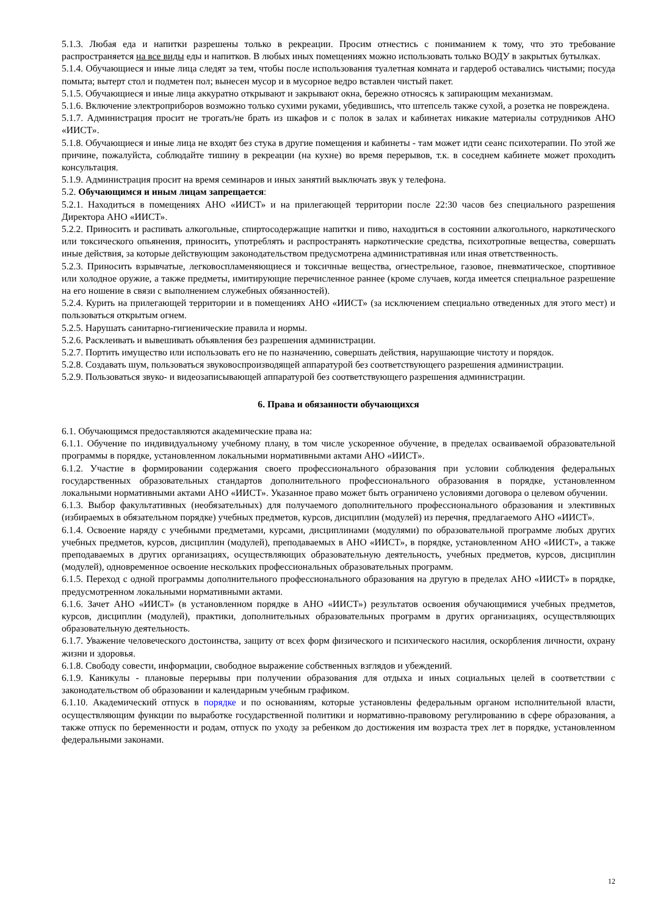5.1.3. Любая еда и напитки разрешены только в рекреации. Просим отнестись с пониманием к тому, что это требование распространяется на все виды еды и напитков. В любых иных помещениях можно использовать только ВОДУ в закрытых бутылках.
5.1.4. Обучающиеся и иные лица следят за тем, чтобы после использования туалетная комната и гардероб оставались чистыми; посуда помыта; вытерт стол и подметен пол; вынесен мусор и в мусорное ведро вставлен чистый пакет.
5.1.5. Обучающиеся и иные лица аккуратно открывают и закрывают окна, бережно относясь к запирающим механизмам.
5.1.6. Включение электроприборов возможно только сухими руками, убедившись, что штепсель также сухой, а розетка не повреждена.
5.1.7. Администрация просит не трогать/не брать из шкафов и с полок в залах и кабинетах никакие материалы сотрудников АНО «ИИСТ».
5.1.8. Обучающиеся и иные лица не входят без стука в другие помещения и кабинеты - там может идти сеанс психотерапии. По этой же причине, пожалуйста, соблюдайте тишину в рекреации (на кухне) во время перерывов, т.к. в соседнем кабинете может проходить консультация.
5.1.9. Администрация просит на время семинаров и иных занятий выключать звук у телефона.
5.2. Обучающимся и иным лицам запрещается:
5.2.1. Находиться в помещениях АНО «ИИСТ» и на прилегающей территории после 22:30 часов без специального разрешения Директора АНО «ИИСТ».
5.2.2. Приносить и распивать алкогольные, спиртосодержащие напитки и пиво, находиться в состоянии алкогольного, наркотического или токсического опьянения, приносить, употреблять и распространять наркотические средства, психотропные вещества, совершать иные действия, за которые действующим законодательством предусмотрена административная или иная ответственность.
5.2.3. Приносить взрывчатые, легковоспламеняющиеся и токсичные вещества, огнестрельное, газовое, пневматическое, спортивное или холодное оружие, а также предметы, имитирующие перечисленное раннее (кроме случаев, когда имеется специальное разрешение на его ношение в связи с выполнением служебных обязанностей).
5.2.4. Курить на прилегающей территории и в помещениях АНО «ИИСТ» (за исключением специально отведенных для этого мест) и пользоваться открытым огнем.
5.2.5. Нарушать санитарно-гигиенические правила и нормы.
5.2.6. Расклеивать и вывешивать объявления без разрешения администрации.
5.2.7. Портить имущество или использовать его не по назначению, совершать действия, нарушающие чистоту и порядок.
5.2.8. Создавать шум, пользоваться звуковоспроизводящей аппаратурой без соответствующего разрешения администрации.
5.2.9. Пользоваться звуко- и видеозаписывающей аппаратурой без соответствующего разрешения администрации.
6. Права и обязанности обучающихся
6.1. Обучающимся предоставляются академические права на:
6.1.1. Обучение по индивидуальному учебному плану, в том числе ускоренное обучение, в пределах осваиваемой образовательной программы в порядке, установленном локальными нормативными актами АНО «ИИСТ».
6.1.2. Участие в формировании содержания своего профессионального образования при условии соблюдения федеральных государственных образовательных стандартов дополнительного профессионального образования в порядке, установленном локальными нормативными актами АНО «ИИСТ». Указанное право может быть ограничено условиями договора о целевом обучении.
6.1.3. Выбор факультативных (необязательных) для получаемого дополнительного профессионального образования и элективных (избираемых в обязательном порядке) учебных предметов, курсов, дисциплин (модулей) из перечня, предлагаемого АНО «ИИСТ».
6.1.4. Освоение наряду с учебными предметами, курсами, дисциплинами (модулями) по образовательной программе любых других учебных предметов, курсов, дисциплин (модулей), преподаваемых в АНО «ИИСТ», в порядке, установленном АНО «ИИСТ», а также преподаваемых в других организациях, осуществляющих образовательную деятельность, учебных предметов, курсов, дисциплин (модулей), одновременное освоение нескольких профессиональных образовательных программ.
6.1.5. Переход с одной программы дополнительного профессионального образования на другую в пределах АНО «ИИСТ» в порядке, предусмотренном локальными нормативными актами.
6.1.6. Зачет АНО «ИИСТ» (в установленном порядке в АНО «ИИСТ») результатов освоения обучающимися учебных предметов, курсов, дисциплин (модулей), практики, дополнительных образовательных программ в других организациях, осуществляющих образовательную деятельность.
6.1.7. Уважение человеческого достоинства, защиту от всех форм физического и психического насилия, оскорбления личности, охрану жизни и здоровья.
6.1.8. Свободу совести, информации, свободное выражение собственных взглядов и убеждений.
6.1.9. Каникулы - плановые перерывы при получении образования для отдыха и иных социальных целей в соответствии с законодательством об образовании и календарным учебным графиком.
6.1.10. Академический отпуск в порядке и по основаниям, которые установлены федеральным органом исполнительной власти, осуществляющим функции по выработке государственной политики и нормативно-правовому регулированию в сфере образования, а также отпуск по беременности и родам, отпуск по уходу за ребенком до достижения им возраста трех лет в порядке, установленном федеральными законами.
12